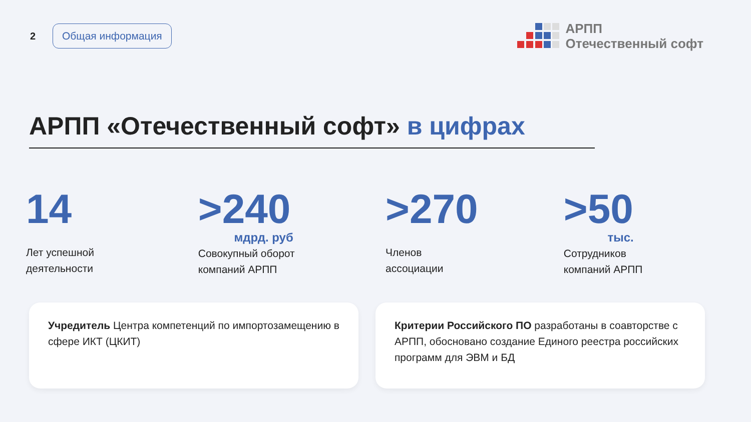2
Общая информация
АРПП
Отечественный софт
АРПП «Отечественный софт» в цифрах
14
Лет успешной
деятельности
>240
мдрд. руб
Совокупный оборот
компаний АРПП
>270
Членов
ассоциации
>50
тыс.
Сотрудников
компаний АРПП
Учредитель Центра компетенций по импортозамещению в сфере ИКТ (ЦКИТ)
Критерии Российского ПО разработаны в соавторстве с АРПП, обосновано создание Единого реестра российских программ для ЭВМ и БД